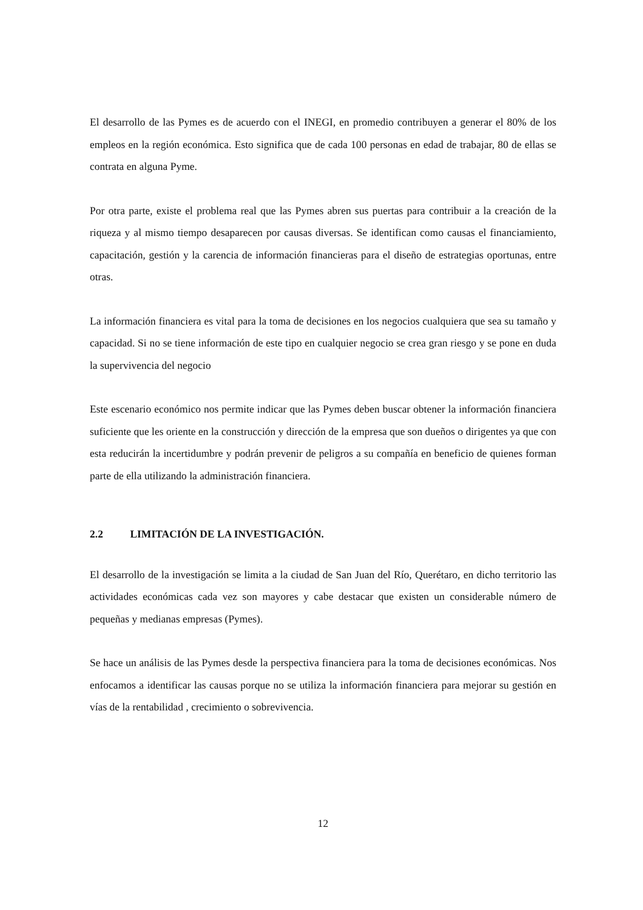El desarrollo de las Pymes es de acuerdo con el INEGI, en promedio contribuyen a generar el 80% de los empleos en la región económica. Esto significa que de cada 100 personas en edad de trabajar, 80 de ellas se contrata en alguna Pyme.
Por otra parte, existe el problema real que las Pymes abren sus puertas para contribuir a la creación de la riqueza y al mismo tiempo desaparecen por causas diversas. Se identifican como causas el financiamiento, capacitación, gestión y la carencia de información financieras para el diseño de estrategias oportunas, entre otras.
La información financiera es vital para la toma de decisiones en los negocios cualquiera que sea su tamaño y capacidad. Si no se tiene información de este tipo en cualquier negocio se crea gran riesgo y se pone en duda la supervivencia del negocio
Este escenario económico nos permite indicar que las Pymes deben buscar obtener la información financiera suficiente que les oriente en la construcción y dirección de la empresa que son dueños o dirigentes ya que con esta reducirán la incertidumbre y podrán prevenir de peligros a su compañía en beneficio de quienes forman parte de ella utilizando la administración financiera.
2.2 LIMITACIÓN DE LA INVESTIGACIÓN.
El desarrollo de la investigación se limita a la ciudad de San Juan del Río, Querétaro, en dicho territorio las actividades económicas cada vez son mayores y cabe destacar que existen un considerable número de pequeñas y medianas empresas (Pymes).
Se hace un análisis de las Pymes desde la perspectiva financiera para la toma de decisiones económicas. Nos enfocamos a identificar las causas porque no se utiliza la información financiera para mejorar su gestión en vías de la rentabilidad , crecimiento o sobrevivencia.
12